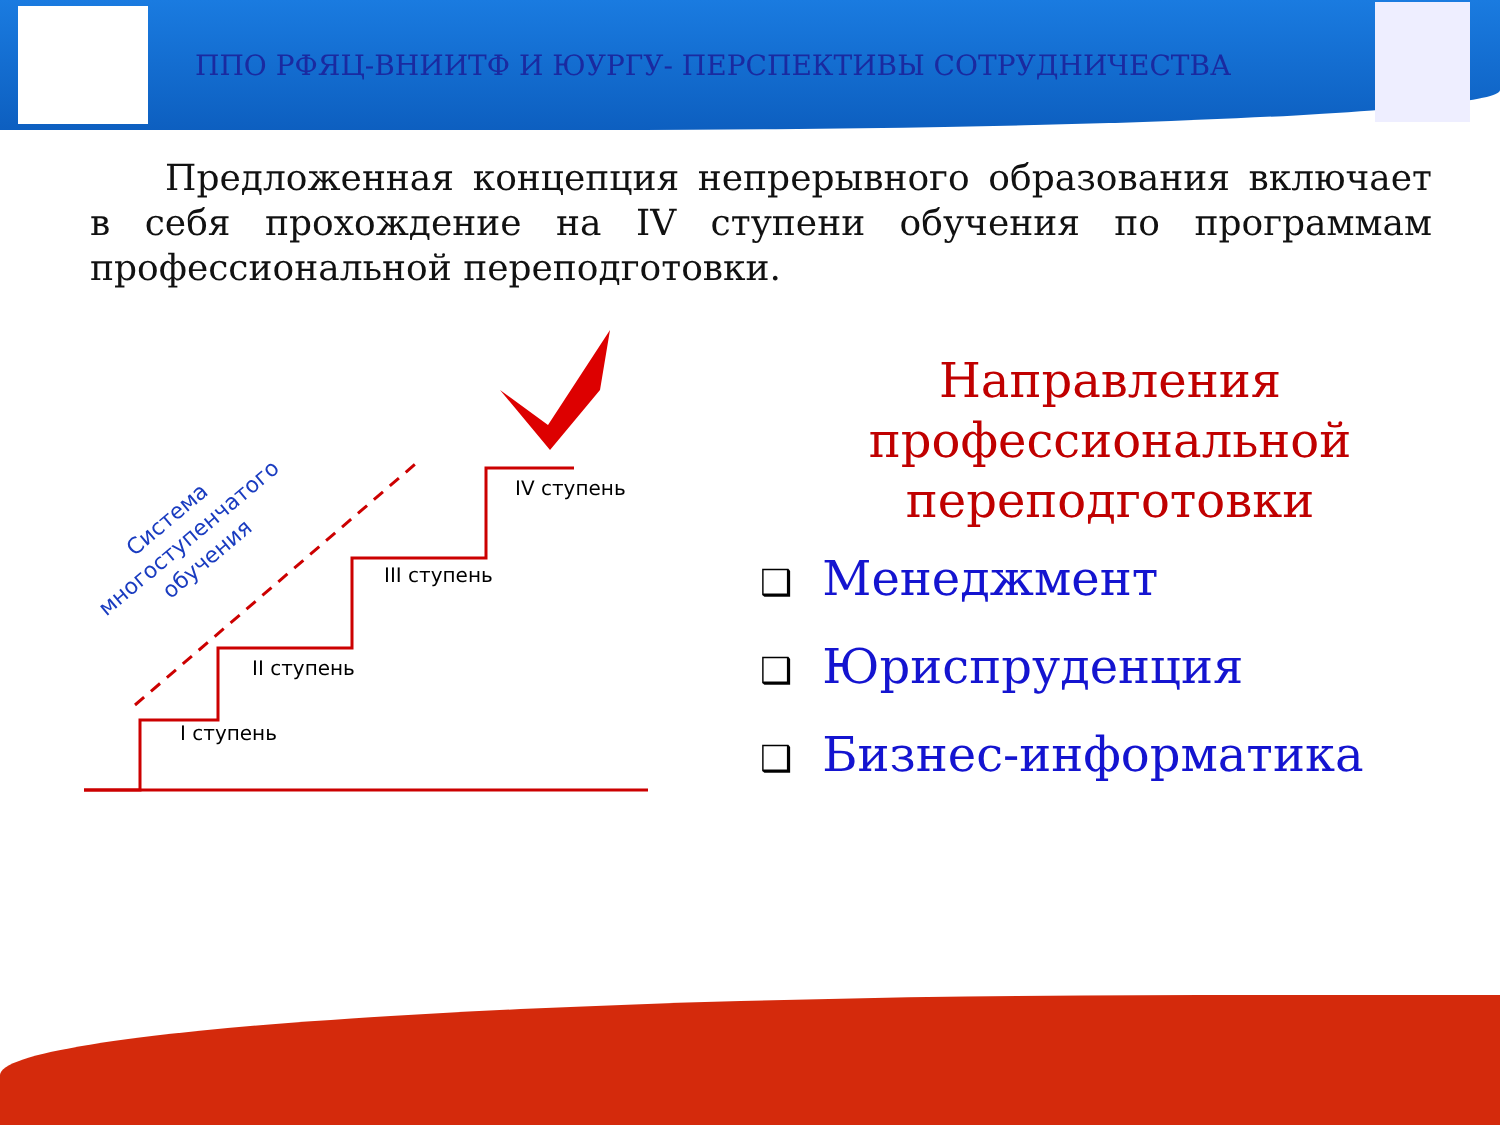ППО РФЯЦ-ВНИИТФ И ЮУРГУ- ПЕРСПЕКТИВЫ СОТРУДНИЧЕСТВА
Предложенная концепция непрерывного образования включает в себя прохождение на IV ступени обучения по программам профессиональной переподготовки.
I ступень
II ступень
III ступень
IV ступень
Система
многоступенчатого
обучения
Направления профессиональной переподготовки
❑ Менеджмент
❑ Юриспруденция
❑ Бизнес-информатика